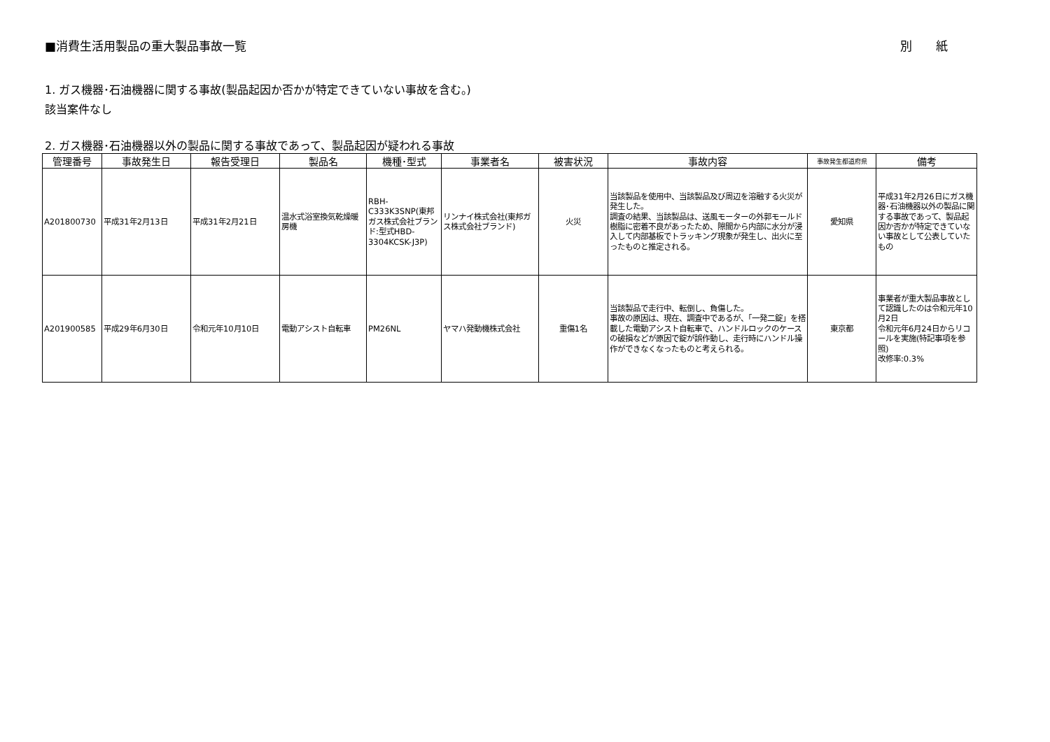■消費生活用製品の重大製品事故一覧 別　　紙
1. ガス機器･石油機器に関する事故(製品起因か否かが特定できていない事故を含む。)
該当案件なし
2. ガス機器･石油機器以外の製品に関する事故であって、製品起因が疑われる事故
| 管理番号 | 事故発生日 | 報告受理日 | 製品名 | 機種･型式 | 事業者名 | 被害状況 | 事故内容 | 事故発生都道府県 | 備考 |
| --- | --- | --- | --- | --- | --- | --- | --- | --- | --- |
| A201800730 | 平成31年2月13日 | 平成31年2月21日 | 温水式浴室換気乾燥暖房機 | RBH-C333K3SNP(東邦ガス株式会社ブランド:型式HBD-3304KCSK-J3P) | リンナイ株式会社(東邦ガス株式会社ブランド) | 火災 | 当該製品を使用中、当該製品及び周辺を溶融する火災が発生した。 調査の結果、当該製品は、送風モーターの外郭モールド樹脂に密着不良があったため、隙間から内部に水分が浸入して内部基板でトラッキング現象が発生し、出火に至ったものと推定される。 | 愛知県 | 平成31年2月26日にガス機器･石油機器以外の製品に関する事故であって、製品起因か否かが特定できていない事故として公表していたもの |
| A201900585 | 平成29年6月30日 | 令和元年10月10日 | 電動アシスト自転車 | PM26NL | ヤマハ発動機株式会社 | 重傷1名 | 当該製品で走行中、転倒し、負傷した。 事故の原因は、現在、調査中であるが、「一発二錠」を搭載した電動アシスト自転車で、ハンドルロックのケースの破損などが原因で錠が誤作動し、走行時にハンドル操作ができなくなったものと考えられる。 | 東京都 | 事業者が重大製品事故として認識したのは令和元年10月2日 令和元年6月24日からリコールを実施(特記事項を参照) 改修率:0.3% |